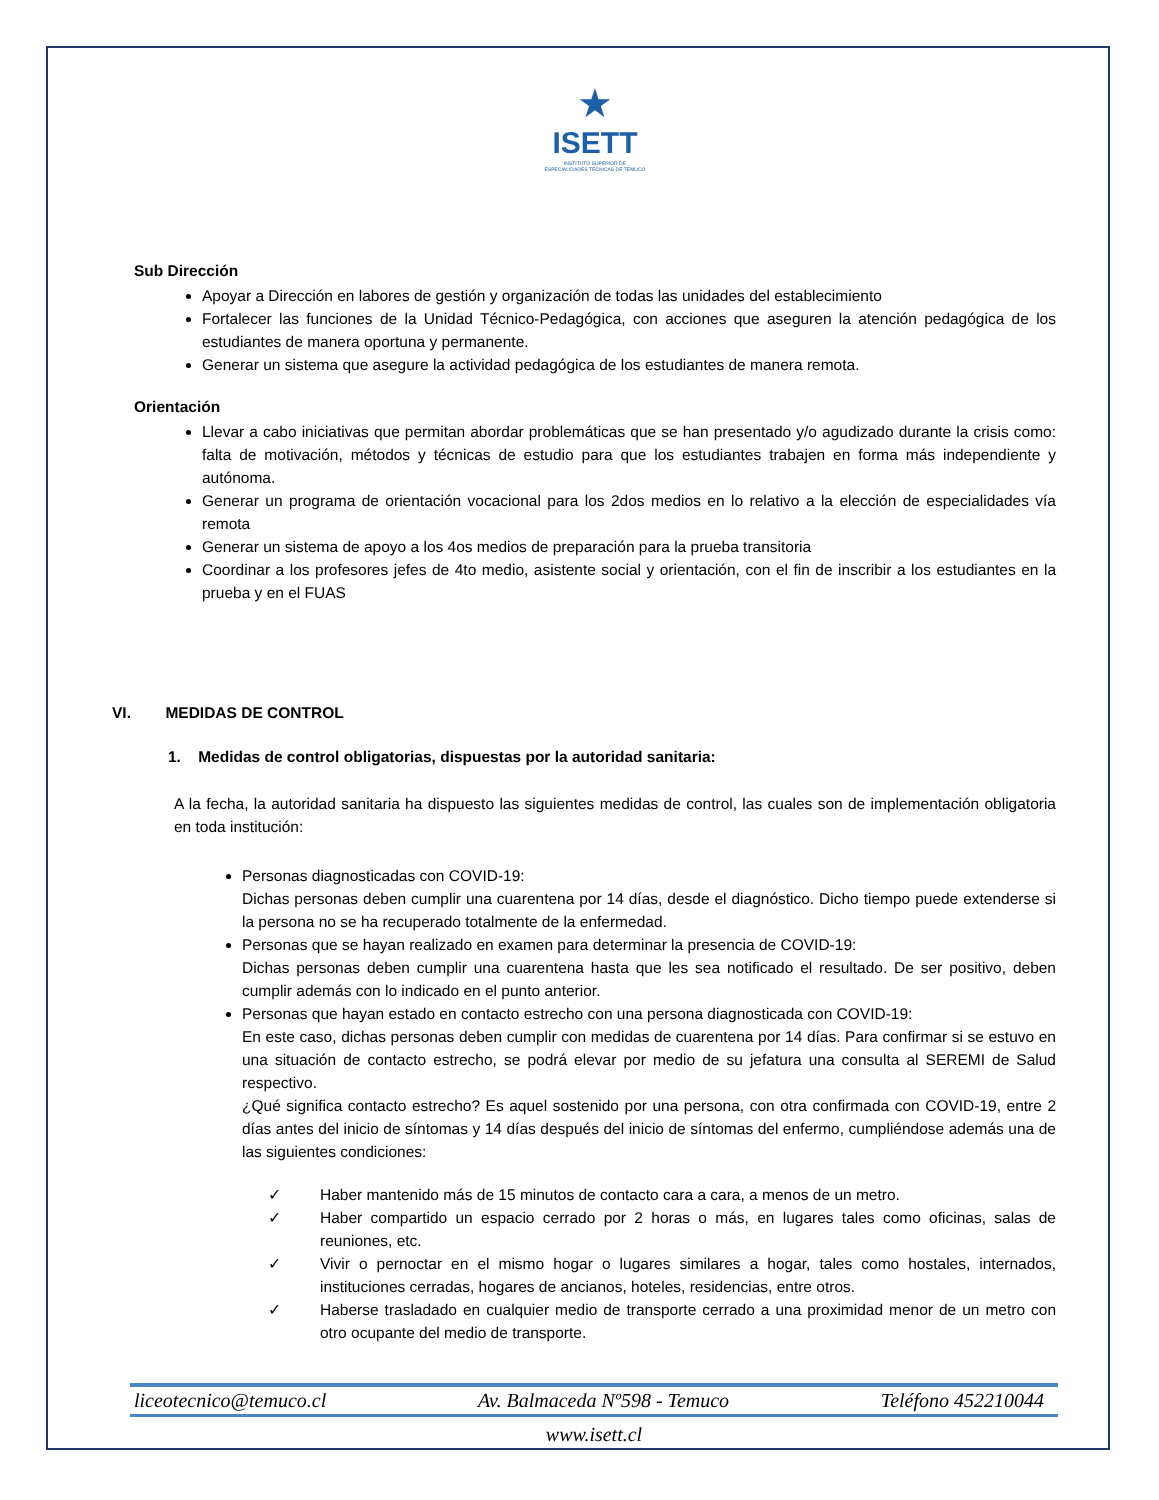★
ISETT
INSTITUTO SUPERIOR DE
ESPECIALIDADES TÉCNICAS DE TEMUCO
Sub Dirección
Apoyar a Dirección en labores de gestión y organización de todas las unidades del establecimiento
Fortalecer las funciones de la Unidad Técnico-Pedagógica, con acciones que aseguren la atención pedagógica de los estudiantes de manera oportuna y permanente.
Generar un sistema que asegure la actividad pedagógica de los estudiantes de manera remota.
Orientación
Llevar a cabo iniciativas que permitan abordar problemáticas que se han presentado y/o agudizado durante la crisis como: falta de motivación, métodos y técnicas de estudio para que los estudiantes trabajen en forma más independiente y autónoma.
Generar un programa de orientación vocacional para los 2dos medios en lo relativo a la elección de especialidades vía remota
Generar un sistema de apoyo a los 4os medios de preparación para la prueba transitoria
Coordinar a los profesores jefes de 4to medio, asistente social y orientación, con el fin de inscribir a los estudiantes en la prueba y en el FUAS
VI. MEDIDAS DE CONTROL
1. Medidas de control obligatorias, dispuestas por la autoridad sanitaria:
A la fecha, la autoridad sanitaria ha dispuesto las siguientes medidas de control, las cuales son de implementación obligatoria en toda institución:
Personas diagnosticadas con COVID-19:
Dichas personas deben cumplir una cuarentena por 14 días, desde el diagnóstico. Dicho tiempo puede extenderse si la persona no se ha recuperado totalmente de la enfermedad.
Personas que se hayan realizado en examen para determinar la presencia de COVID-19:
Dichas personas deben cumplir una cuarentena hasta que les sea notificado el resultado. De ser positivo, deben cumplir además con lo indicado en el punto anterior.
Personas que hayan estado en contacto estrecho con una persona diagnosticada con COVID-19:
En este caso, dichas personas deben cumplir con medidas de cuarentena por 14 días. Para confirmar si se estuvo en una situación de contacto estrecho, se podrá elevar por medio de su jefatura una consulta al SEREMI de Salud respectivo.
¿Qué significa contacto estrecho? Es aquel sostenido por una persona, con otra confirmada con COVID-19, entre 2 días antes del inicio de síntomas y 14 días después del inicio de síntomas del enfermo, cumpliéndose además una de las siguientes condiciones:
✓ Haber mantenido más de 15 minutos de contacto cara a cara, a menos de un metro.
✓ Haber compartido un espacio cerrado por 2 horas o más, en lugares tales como oficinas, salas de reuniones, etc.
✓ Vivir o pernoctar en el mismo hogar o lugares similares a hogar, tales como hostales, internados, instituciones cerradas, hogares de ancianos, hoteles, residencias, entre otros.
✓ Haberse trasladado en cualquier medio de transporte cerrado a una proximidad menor de un metro con otro ocupante del medio de transporte.
liceotecnico@temuco.cl Av. Balmaceda Nº598 - Temuco Teléfono 452210044
www.isett.cl